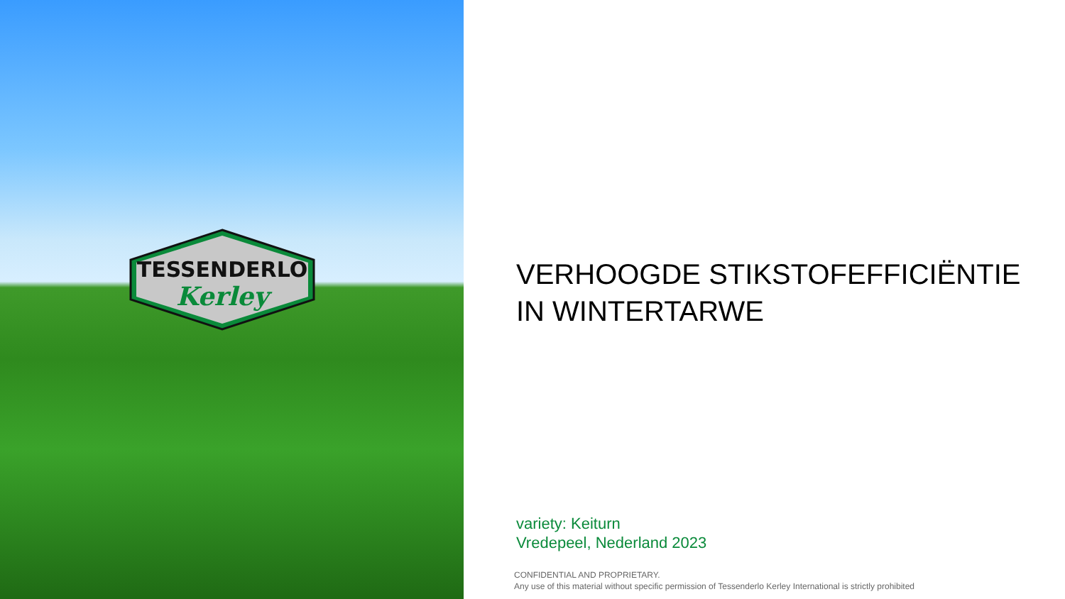TESSENDERLO
Kerley
VERHOOGDE STIKSTOFEFFICIËNTIE
IN WINTERTARWE
variety: Keiturn
Vredepeel, Nederland 2023
CONFIDENTIAL AND PROPRIETARY.
Any use of this material without specific permission of Tessenderlo Kerley International is strictly prohibited